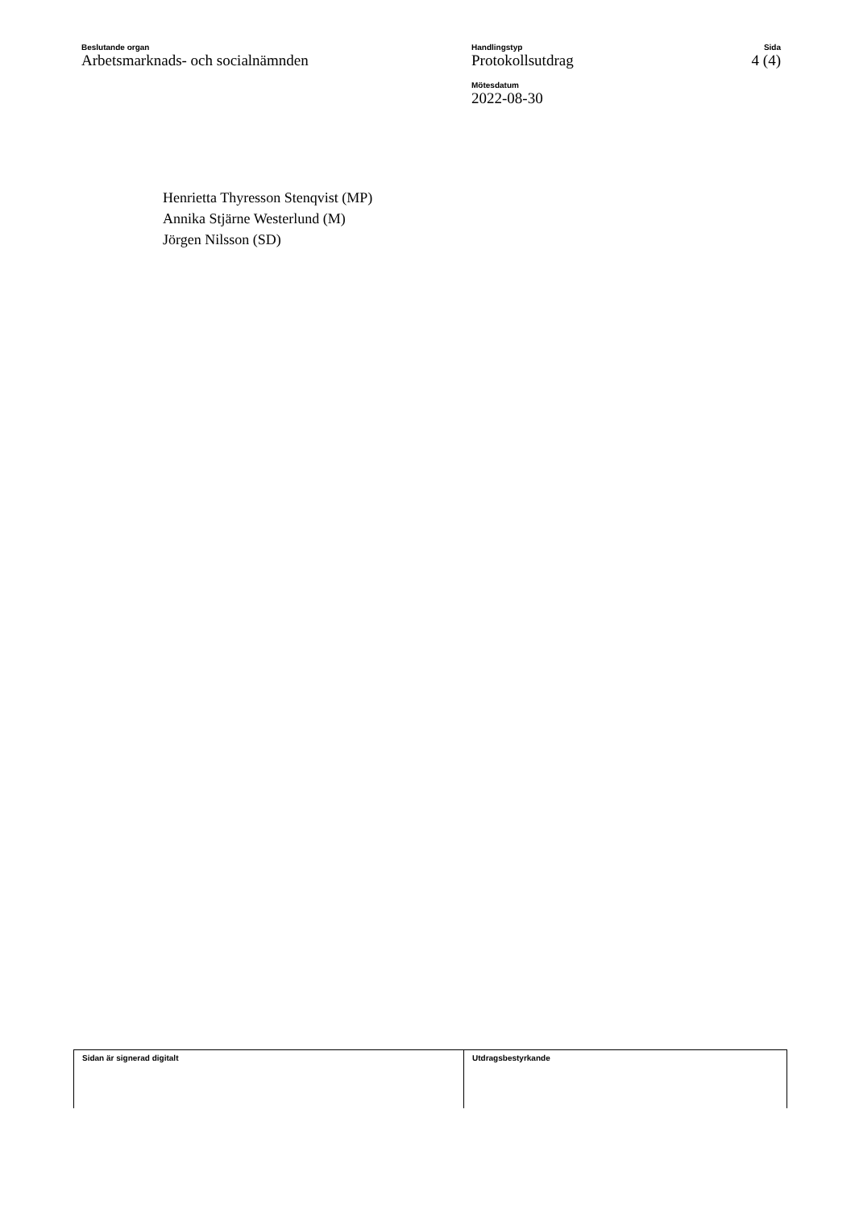Beslutande organ
Arbetsmarknads- och socialnämnden
Handlingstyp
Protokollsutdrag
Mötesdatum
2022-08-30
Sida
4 (4)
Henrietta Thyresson Stenqvist (MP)
Annika Stjärne Westerlund (M)
Jörgen Nilsson (SD)
Sidan är signerad digitalt Utdragsbestyrkande